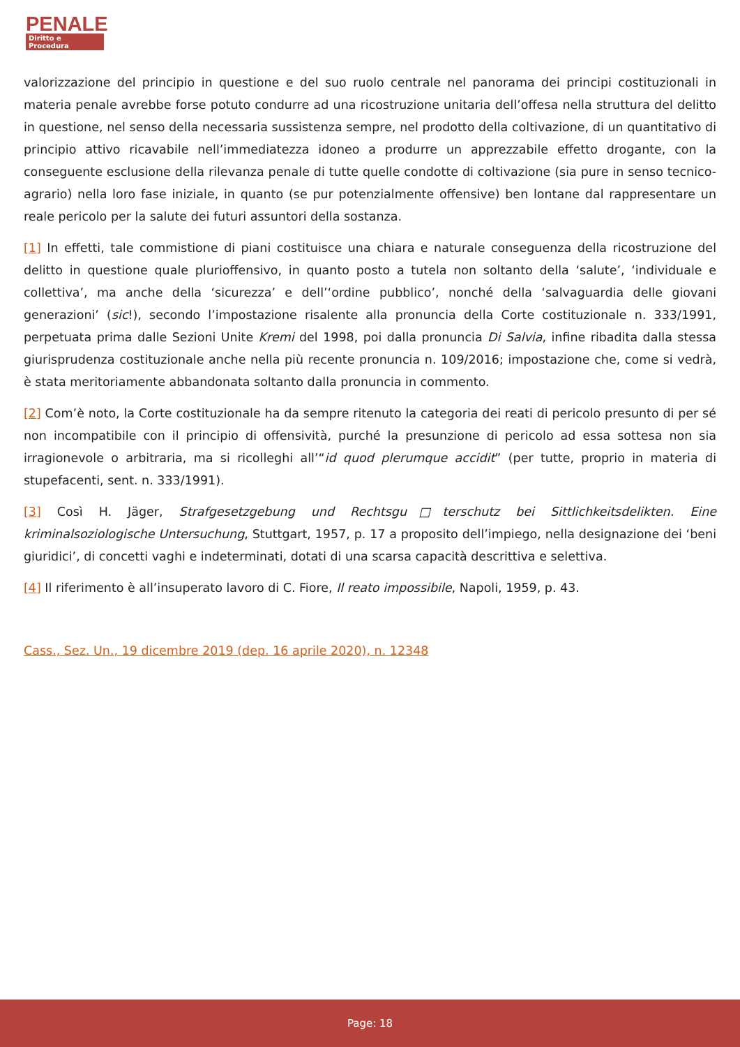PENALE
Diritto e Procedura
valorizzazione del principio in questione e del suo ruolo centrale nel panorama dei principi costituzionali in materia penale avrebbe forse potuto condurre ad una ricostruzione unitaria dell’offesa nella struttura del delitto in questione, nel senso della necessaria sussistenza sempre, nel prodotto della coltivazione, di un quantitativo di principio attivo ricavabile nell’immediatezza idoneo a produrre un apprezzabile effetto drogante, con la conseguente esclusione della rilevanza penale di tutte quelle condotte di coltivazione (sia pure in senso tecnico-agrario) nella loro fase iniziale, in quanto (se pur potenzialmente offensive) ben lontane dal rappresentare un reale pericolo per la salute dei futuri assuntori della sostanza.
[1] In effetti, tale commistione di piani costituisce una chiara e naturale conseguenza della ricostruzione del delitto in questione quale plurioffensivo, in quanto posto a tutela non soltanto della ‘salute’, ‘individuale e collettiva’, ma anche della ‘sicurezza’ e dell’‘ordine pubblico’, nonché della ‘salvaguardia delle giovani generazioni’ (sic!), secondo l’impostazione risalente alla pronuncia della Corte costituzionale n. 333/1991, perpetuata prima dalle Sezioni Unite Kremi del 1998, poi dalla pronuncia Di Salvia, infine ribadita dalla stessa giurisprudenza costituzionale anche nella più recente pronuncia n. 109/2016; impostazione che, come si vedrà, è stata meritoriamente abbandonata soltanto dalla pronuncia in commento.
[2] Com’è noto, la Corte costituzionale ha da sempre ritenuto la categoria dei reati di pericolo presunto di per sé non incompatibile con il principio di offensività, purché la presunzione di pericolo ad essa sottesa non sia irragionevole o arbitraria, ma si ricolleghi all’“id quod plerumque accidit” (per tutte, proprio in materia di stupefacenti, sent. n. 333/1991).
[3] Così H. Jäger, Strafgesetzgebung und Rechtsgu□terschutz bei Sittlichkeitsdelikten. Eine kriminalsoziologische Untersuchung, Stuttgart, 1957, p. 17 a proposito dell’impiego, nella designazione dei ‘beni giuridici’, di concetti vaghi e indeterminati, dotati di una scarsa capacità descrittiva e selettiva.
[4] Il riferimento è all’insuperato lavoro di C. Fiore, Il reato impossibile, Napoli, 1959, p. 43.
Cass., Sez. Un., 19 dicembre 2019 (dep. 16 aprile 2020), n. 12348
Page: 18